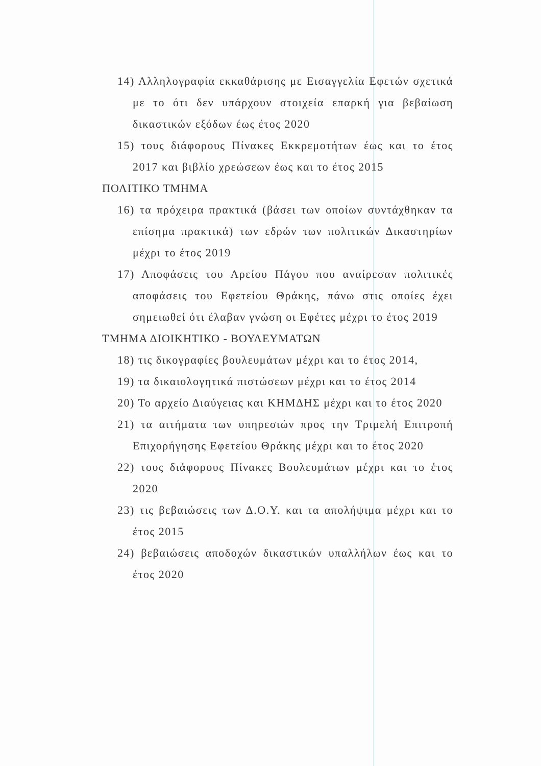14) Αλληλογραφία εκκαθάρισης με Εισαγγελία Εφετών σχετικά με το ότι δεν υπάρχουν στοιχεία επαρκή για βεβαίωση δικαστικών εξόδων έως έτος 2020
15) τους διάφορους Πίνακες Εκκρεμοτήτων έως και το έτος 2017 και βιβλίο χρεώσεων έως και το έτος 2015
ΠΟΛΙΤΙΚΟ ΤΜΗΜΑ
16) τα πρόχειρα πρακτικά (βάσει των οποίων συντάχθηκαν τα επίσημα πρακτικά) των εδρών των πολιτικών Δικαστηρίων μέχρι το έτος 2019
17) Αποφάσεις του Αρείου Πάγου που αναίρεσαν πολιτικές αποφάσεις του Εφετείου Θράκης, πάνω στις οποίες έχει σημειωθεί ότι έλαβαν γνώση οι Εφέτες μέχρι το έτος 2019
ΤΜΗΜΑ ΔΙΟΙΚΗΤΙΚΟ - ΒΟΥΛΕΥΜΑΤΩΝ
18) τις δικογραφίες βουλευμάτων μέχρι και το έτος 2014,
19) τα δικαιολογητικά πιστώσεων μέχρι και το έτος 2014
20) Το αρχείο Διαύγειας και ΚΗΜΔΗΣ μέχρι και το έτος 2020
21) τα αιτήματα των υπηρεσιών προς την Τριμελή Επιτροπή Επιχορήγησης Εφετείου Θράκης μέχρι και το έτος 2020
22) τους διάφορους Πίνακες Βουλευμάτων μέχρι και το έτος 2020
23) τις βεβαιώσεις των Δ.Ο.Υ. και τα απολήψιμα μέχρι και το έτος 2015
24) βεβαιώσεις αποδοχών δικαστικών υπαλλήλων έως και το έτος 2020